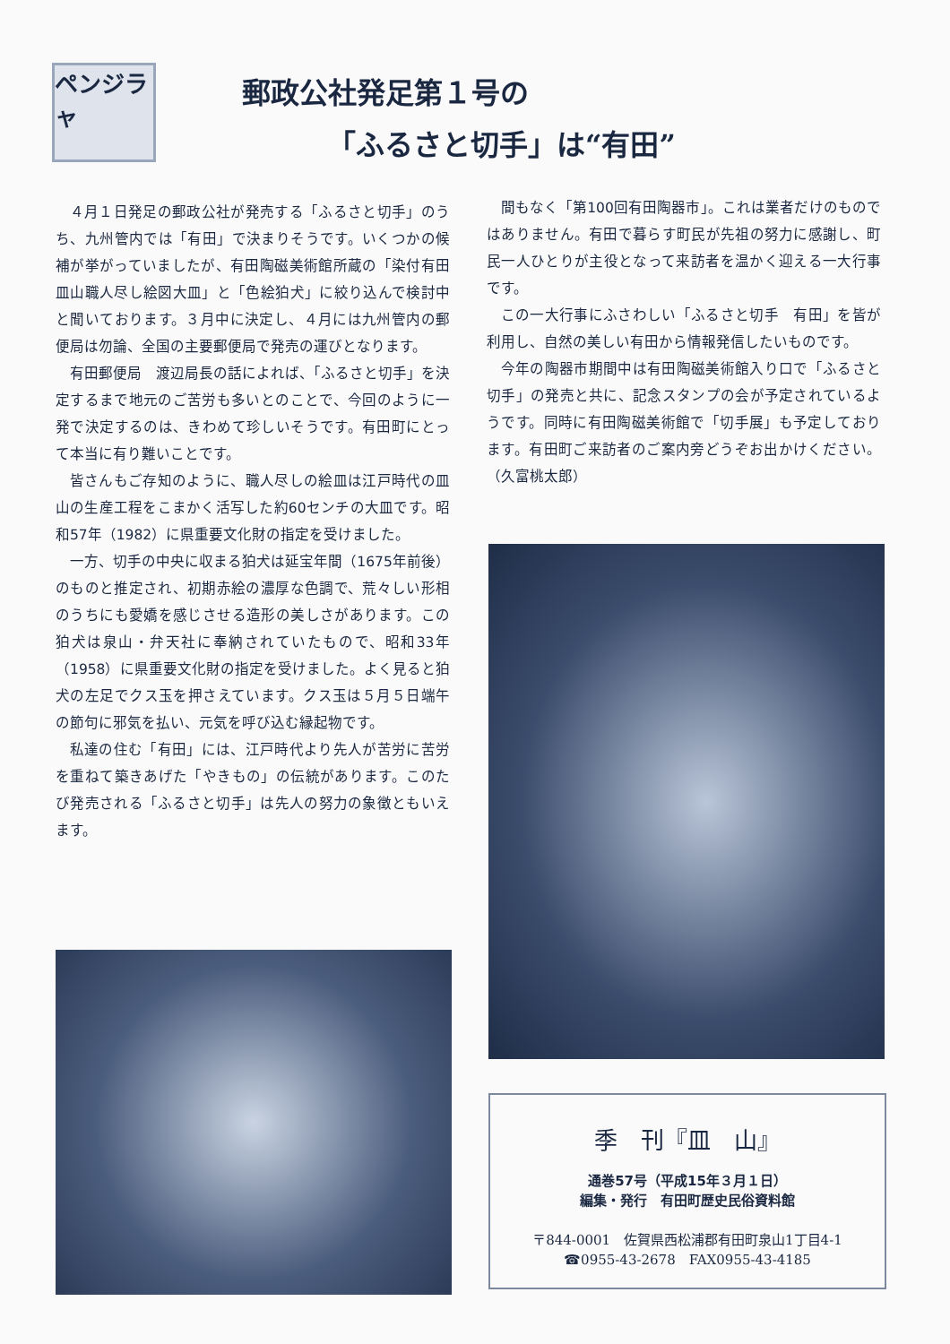ペンジラャ
郵政公社発足第１号の
「ふるさと切手」は“有田”
４月１日発足の郵政公社が発売する「ふるさと切手」のうち、九州管内では「有田」で決まりそうです。いくつかの候補が挙がっていましたが、有田陶磁美術館所蔵の「染付有田皿山職人尽し絵図大皿」と「色絵狛犬」に絞り込んで検討中と聞いております。３月中に決定し、４月には九州管内の郵便局は勿論、全国の主要郵便局で発売の運びとなります。
有田郵便局　渡辺局長の話によれば、「ふるさと切手」を決定するまで地元のご苦労も多いとのことで、今回のように一発で決定するのは、きわめて珍しいそうです。有田町にとって本当に有り難いことです。
皆さんもご存知のように、職人尽しの絵皿は江戸時代の皿山の生産工程をこまかく活写した約60センチの大皿です。昭和57年（1982）に県重要文化財の指定を受けました。
一方、切手の中央に収まる狛犬は延宝年間（1675年前後）のものと推定され、初期赤絵の濃厚な色調で、荒々しい形相のうちにも愛嬌を感じさせる造形の美しさがあります。この狛犬は泉山・弁天社に奉納されていたもので、昭和33年（1958）に県重要文化財の指定を受けました。よく見ると狛犬の左足でクス玉を押さえています。クス玉は５月５日端午の節句に邪気を払い、元気を呼び込む縁起物です。
私達の住む「有田」には、江戸時代より先人が苦労に苦労を重ねて築きあげた「やきもの」の伝統があります。このたび発売される「ふるさと切手」は先人の努力の象徴ともいえます。
間もなく「第100回有田陶器市」。これは業者だけのものではありません。有田で暮らす町民が先祖の努力に感謝し、町民一人ひとりが主役となって来訪者を温かく迎える一大行事です。
この一大行事にふさわしい「ふるさと切手　有田」を皆が利用し、自然の美しい有田から情報発信したいものです。
今年の陶器市期間中は有田陶磁美術館入り口で「ふるさと切手」の発売と共に、記念スタンプの会が予定されているようです。同時に有田陶磁美術館で「切手展」も予定しております。有田町ご来訪者のご案内旁どうぞお出かけください。　　　　（久富桃太郎）
季　刊『皿　山』
通巻57号（平成15年３月１日）
編集・発行　有田町歴史民俗資料館
〒844-0001　佐賀県西松浦郡有田町泉山1丁目4-1
☎0955-43-2678　FAX0955-43-4185